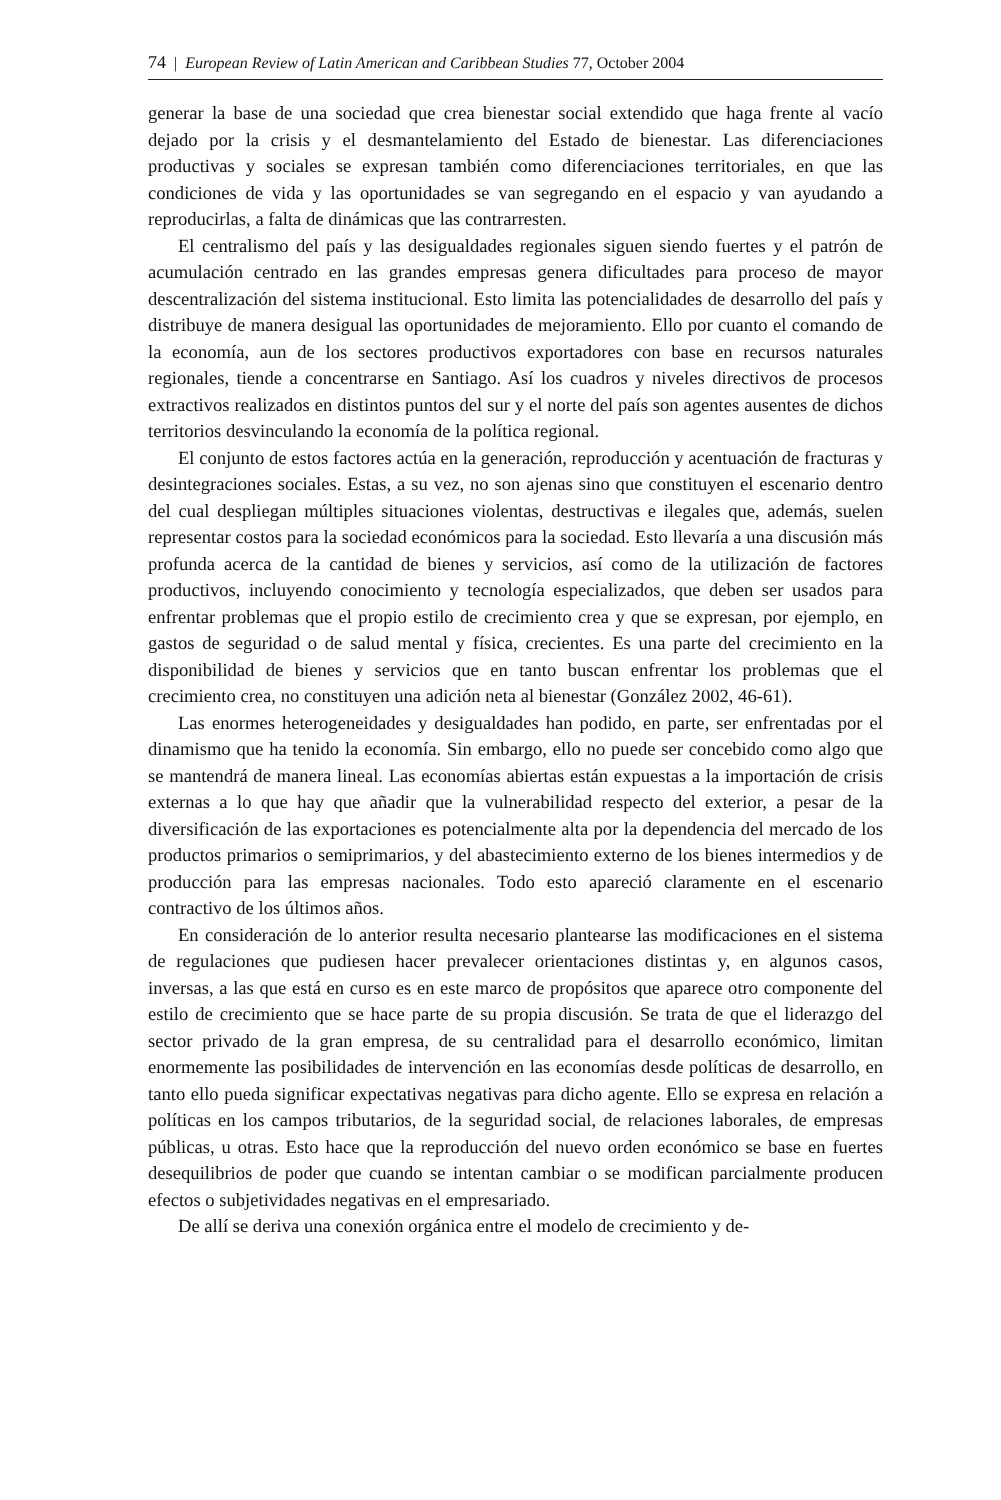74 | European Review of Latin American and Caribbean Studies 77, October 2004
generar la base de una sociedad que crea bienestar social extendido que haga frente al vacío dejado por la crisis y el desmantelamiento del Estado de bienestar. Las diferenciaciones productivas y sociales se expresan también como diferenciaciones territoriales, en que las condiciones de vida y las oportunidades se van segregando en el espacio y van ayudando a reproducirlas, a falta de dinámicas que las contrarresten.
El centralismo del país y las desigualdades regionales siguen siendo fuertes y el patrón de acumulación centrado en las grandes empresas genera dificultades para proceso de mayor descentralización del sistema institucional. Esto limita las potencialidades de desarrollo del país y distribuye de manera desigual las oportunidades de mejoramiento. Ello por cuanto el comando de la economía, aun de los sectores productivos exportadores con base en recursos naturales regionales, tiende a concentrarse en Santiago. Así los cuadros y niveles directivos de procesos extractivos realizados en distintos puntos del sur y el norte del país son agentes ausentes de dichos territorios desvinculando la economía de la política regional.
El conjunto de estos factores actúa en la generación, reproducción y acentuación de fracturas y desintegraciones sociales. Estas, a su vez, no son ajenas sino que constituyen el escenario dentro del cual despliegan múltiples situaciones violentas, destructivas e ilegales que, además, suelen representar costos para la sociedad económicos para la sociedad. Esto llevaría a una discusión más profunda acerca de la cantidad de bienes y servicios, así como de la utilización de factores productivos, incluyendo conocimiento y tecnología especializados, que deben ser usados para enfrentar problemas que el propio estilo de crecimiento crea y que se expresan, por ejemplo, en gastos de seguridad o de salud mental y física, crecientes. Es una parte del crecimiento en la disponibilidad de bienes y servicios que en tanto buscan enfrentar los problemas que el crecimiento crea, no constituyen una adición neta al bienestar (González 2002, 46-61).
Las enormes heterogeneidades y desigualdades han podido, en parte, ser enfrentadas por el dinamismo que ha tenido la economía. Sin embargo, ello no puede ser concebido como algo que se mantendrá de manera lineal. Las economías abiertas están expuestas a la importación de crisis externas a lo que hay que añadir que la vulnerabilidad respecto del exterior, a pesar de la diversificación de las exportaciones es potencialmente alta por la dependencia del mercado de los productos primarios o semiprimarios, y del abastecimiento externo de los bienes intermedios y de producción para las empresas nacionales. Todo esto apareció claramente en el escenario contractivo de los últimos años.
En consideración de lo anterior resulta necesario plantearse las modificaciones en el sistema de regulaciones que pudiesen hacer prevalecer orientaciones distintas y, en algunos casos, inversas, a las que está en curso es en este marco de propósitos que aparece otro componente del estilo de crecimiento que se hace parte de su propia discusión. Se trata de que el liderazgo del sector privado de la gran empresa, de su centralidad para el desarrollo económico, limitan enormemente las posibilidades de intervención en las economías desde políticas de desarrollo, en tanto ello pueda significar expectativas negativas para dicho agente. Ello se expresa en relación a políticas en los campos tributarios, de la seguridad social, de relaciones laborales, de empresas públicas, u otras. Esto hace que la reproducción del nuevo orden económico se base en fuertes desequilibrios de poder que cuando se intentan cambiar o se modifican parcialmente producen efectos o subjetividades negativas en el empresariado.
De allí se deriva una conexión orgánica entre el modelo de crecimiento y de-